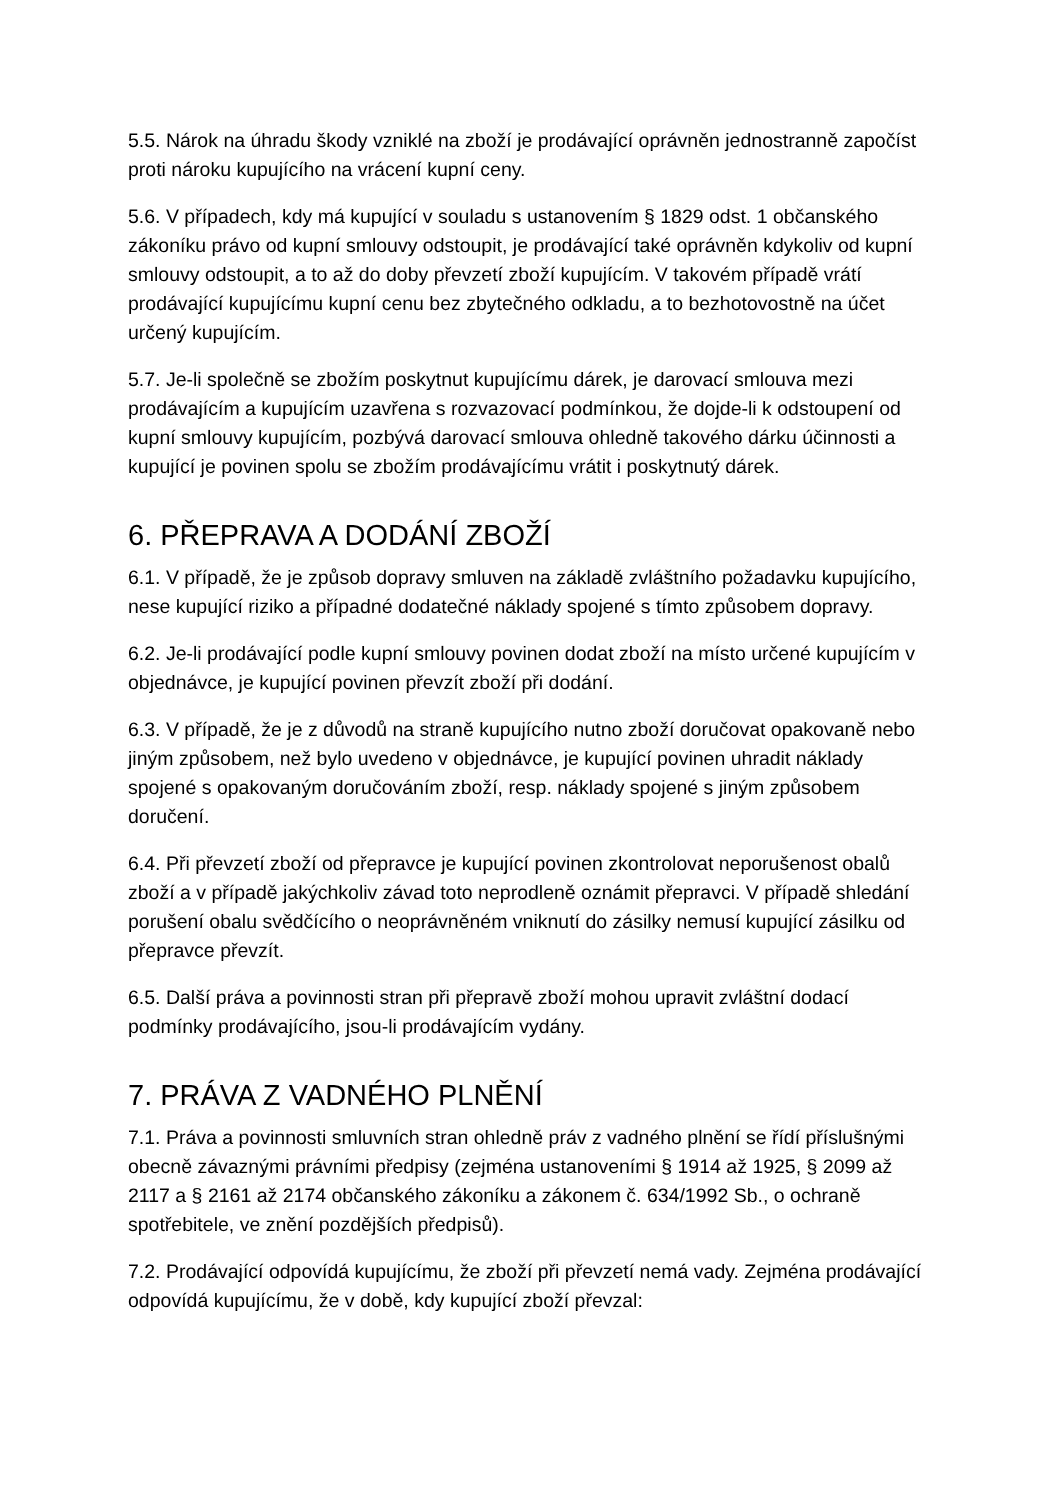5.5. Nárok na úhradu škody vzniklé na zboží je prodávající oprávněn jednostranně započíst proti nároku kupujícího na vrácení kupní ceny.
5.6. V případech, kdy má kupující v souladu s ustanovením § 1829 odst. 1 občanského zákoníku právo od kupní smlouvy odstoupit, je prodávající také oprávněn kdykoliv od kupní smlouvy odstoupit, a to až do doby převzetí zboží kupujícím. V takovém případě vrátí prodávající kupujícímu kupní cenu bez zbytečného odkladu, a to bezhotovostně na účet určený kupujícím.
5.7. Je-li společně se zbožím poskytnut kupujícímu dárek, je darovací smlouva mezi prodávajícím a kupujícím uzavřena s rozvazovací podmínkou, že dojde-li k odstoupení od kupní smlouvy kupujícím, pozbývá darovací smlouva ohledně takového dárku účinnosti a kupující je povinen spolu se zbožím prodávajícímu vrátit i poskytnutý dárek.
6. PŘEPRAVA A DODÁNÍ ZBOŽÍ
6.1. V případě, že je způsob dopravy smluven na základě zvláštního požadavku kupujícího, nese kupující riziko a případné dodatečné náklady spojené s tímto způsobem dopravy.
6.2. Je-li prodávající podle kupní smlouvy povinen dodat zboží na místo určené kupujícím v objednávce, je kupující povinen převzít zboží při dodání.
6.3. V případě, že je z důvodů na straně kupujícího nutno zboží doručovat opakovaně nebo jiným způsobem, než bylo uvedeno v objednávce, je kupující povinen uhradit náklady spojené s opakovaným doručováním zboží, resp. náklady spojené s jiným způsobem doručení.
6.4. Při převzetí zboží od přepravce je kupující povinen zkontrolovat neporušenost obalů zboží a v případě jakýchkoliv závad toto neprodleně oznámit přepravci. V případě shledání porušení obalu svědčícího o neoprávněném vniknutí do zásilky nemusí kupující zásilku od přepravce převzít.
6.5. Další práva a povinnosti stran při přepravě zboží mohou upravit zvláštní dodací podmínky prodávajícího, jsou-li prodávajícím vydány.
7. PRÁVA Z VADNÉHO PLNĚNÍ
7.1. Práva a povinnosti smluvních stran ohledně práv z vadného plnění se řídí příslušnými obecně závaznými právními předpisy (zejména ustanoveními § 1914 až 1925, § 2099 až 2117 a § 2161 až 2174 občanského zákoníku a zákonem č. 634/1992 Sb., o ochraně spotřebitele, ve znění pozdějších předpisů).
7.2. Prodávající odpovídá kupujícímu, že zboží při převzetí nemá vady. Zejména prodávající odpovídá kupujícímu, že v době, kdy kupující zboží převzal: